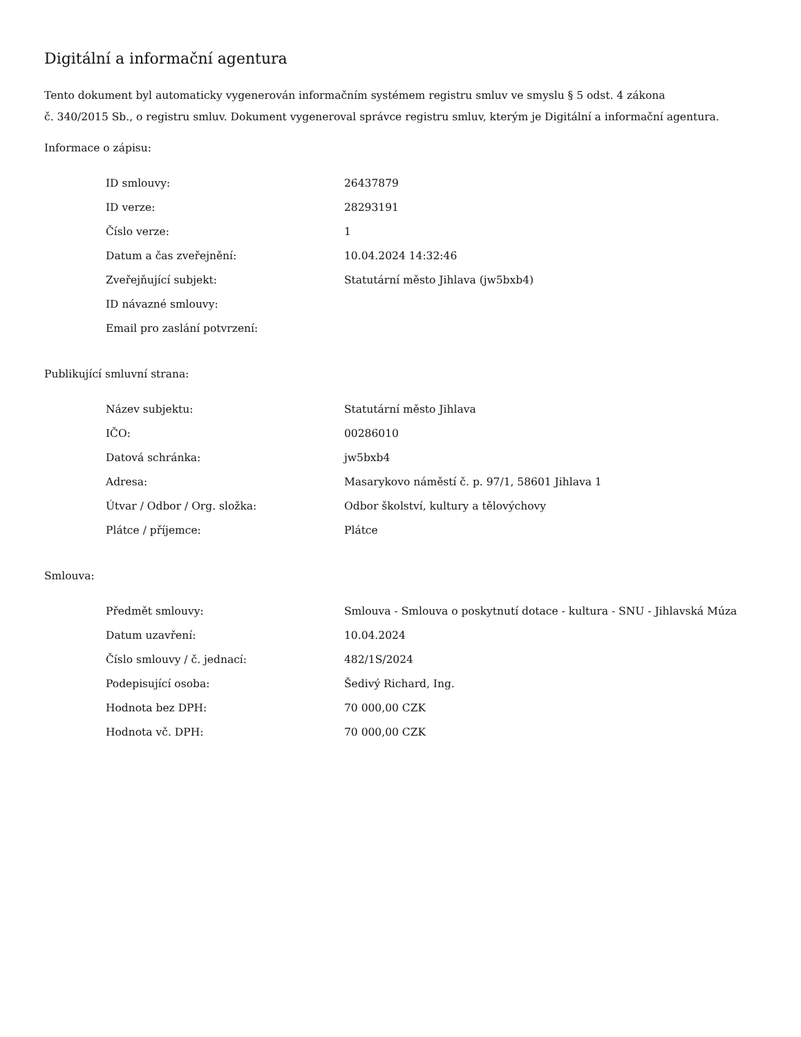Digitální a informační agentura
Tento dokument byl automaticky vygenerován informačním systémem registru smluv ve smyslu § 5 odst. 4 zákona
č. 340/2015 Sb., o registru smluv. Dokument vygeneroval správce registru smluv, kterým je Digitální a informační agentura.
Informace o zápisu:
| ID smlouvy: | 26437879 |
| ID verze: | 28293191 |
| Číslo verze: | 1 |
| Datum a čas zveřejnění: | 10.04.2024 14:32:46 |
| Zveřejňující subjekt: | Statutární město Jihlava (jw5bxb4) |
| ID návazné smlouvy: | |
| Email pro zaslání potvrzení: | |
Publikující smluvní strana:
| Název subjektu: | Statutární město Jihlava |
| IČO: | 00286010 |
| Datová schránka: | jw5bxb4 |
| Adresa: | Masarykovo náměstí č. p. 97/1, 58601 Jihlava 1 |
| Útvar / Odbor / Org. složka: | Odbor školství, kultury a tělovýchovy |
| Plátce / příjemce: | Plátce |
Smlouva:
| Předmět smlouvy: | Smlouva - Smlouva o poskytnutí dotace - kultura - SNU - Jihlavská Múza |
| Datum uzavření: | 10.04.2024 |
| Číslo smlouvy / č. jednací: | 482/1S/2024 |
| Podepisující osoba: | Šedivý Richard, Ing. |
| Hodnota bez DPH: | 70 000,00 CZK |
| Hodnota vč. DPH: | 70 000,00 CZK |